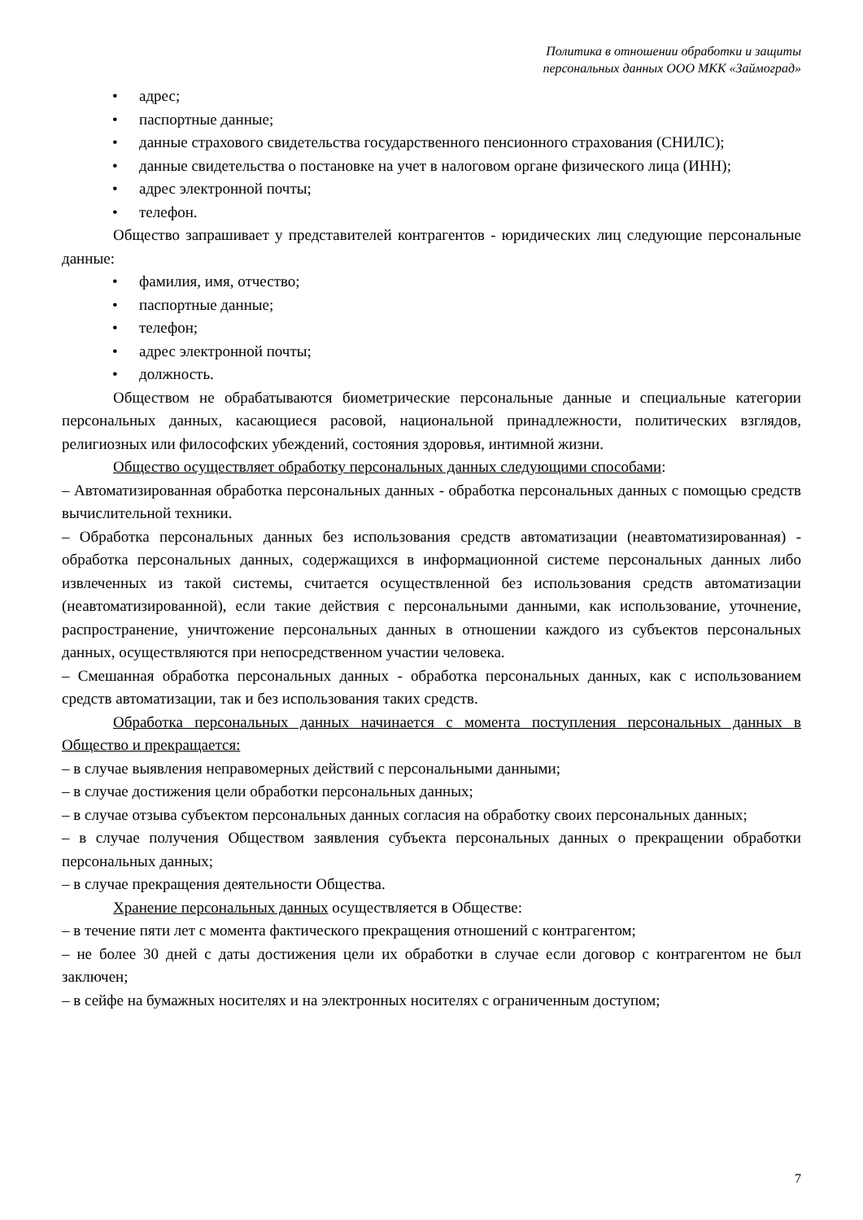Политика в отношении обработки и защиты
персональных данных ООО МКК «Займоград»
• адрес;
• паспортные данные;
• данные страхового свидетельства государственного пенсионного страхования (СНИЛС);
• данные свидетельства о постановке на учет в налоговом органе физического лица (ИНН);
• адрес электронной почты;
• телефон.
Общество запрашивает у представителей контрагентов - юридических лиц следующие персональные данные:
• фамилия, имя, отчество;
• паспортные данные;
• телефон;
• адрес электронной почты;
• должность.
Обществом не обрабатываются биометрические персональные данные и специальные категории персональных данных, касающиеся расовой, национальной принадлежности, политических взглядов, религиозных или философских убеждений, состояния здоровья, интимной жизни.
Общество осуществляет обработку персональных данных следующими способами:
– Автоматизированная обработка персональных данных - обработка персональных данных с помощью средств вычислительной техники.
– Обработка персональных данных без использования средств автоматизации (неавтоматизированная) - обработка персональных данных, содержащихся в информационной системе персональных данных либо извлеченных из такой системы, считается осуществленной без использования средств автоматизации (неавтоматизированной), если такие действия с персональными данными, как использование, уточнение, распространение, уничтожение персональных данных в отношении каждого из субъектов персональных данных, осуществляются при непосредственном участии человека.
– Смешанная обработка персональных данных - обработка персональных данных, как с использованием средств автоматизации, так и без использования таких средств.
Обработка персональных данных начинается с момента поступления персональных данных в Общество и прекращается:
– в случае выявления неправомерных действий с персональными данными;
– в случае достижения цели обработки персональных данных;
– в случае отзыва субъектом персональных данных согласия на обработку своих персональных данных;
– в случае получения Обществом заявления субъекта персональных данных о прекращении обработки персональных данных;
– в случае прекращения деятельности Общества.
Хранение персональных данных осуществляется в Обществе:
– в течение пяти лет с момента фактического прекращения отношений с контрагентом;
– не более 30 дней с даты достижения цели их обработки в случае если договор с контрагентом не был заключен;
– в сейфе на бумажных носителях и на электронных носителях с ограниченным доступом;
7